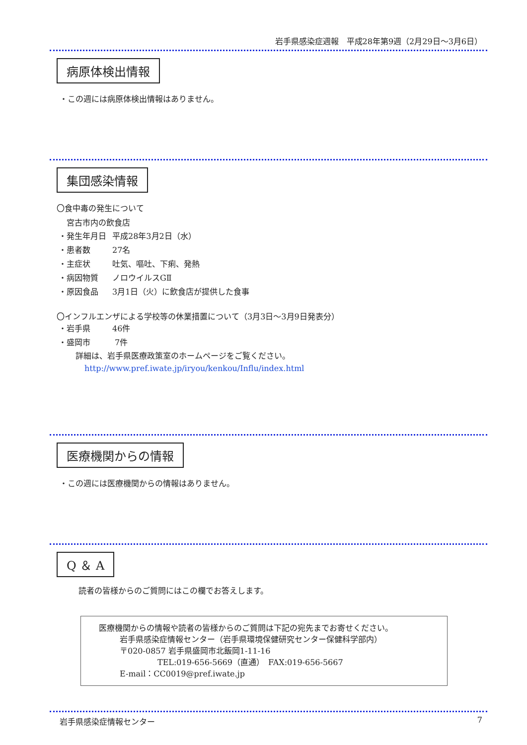岩手県感染症週報　平成28年第9週（2月29日～3月6日）
病原体検出情報
・この週には病原体検出情報はありません。
集団感染情報
〇食中毒の発生について
宮古市内の飲食店
・発生年月日 平成28年3月2日（水）
・患者数 27名
・主症状 吐気、嘔吐、下痢、発熱
・病因物質 ノロウイルスGⅡ
・原因食品 3月1日（火）に飲食店が提供した食事
〇インフルエンザによる学校等の休業措置について（3月3日～3月9日発表分）
・岩手県 46件
・盛岡市 7件
詳細は、岩手県医療政策室のホームページをご覧ください。
http://www.pref.iwate.jp/iryou/kenkou/Influ/index.html
医療機関からの情報
・この週には医療機関からの情報はありません。
Q ＆ A
読者の皆様からのご質問にはこの欄でお答えします。
医療機関からの情報や読者の皆様からのご質問は下記の宛先までお寄せください。
岩手県感染症情報センター（岩手県環境保健研究センター保健科学部内）
〒020-0857 岩手県盛岡市北飯岡1-11-16
TEL:019-656-5669（直通）　FAX:019-656-5667
E-mail：CC0019@pref.iwate.jp
岩手県感染症情報センター 7